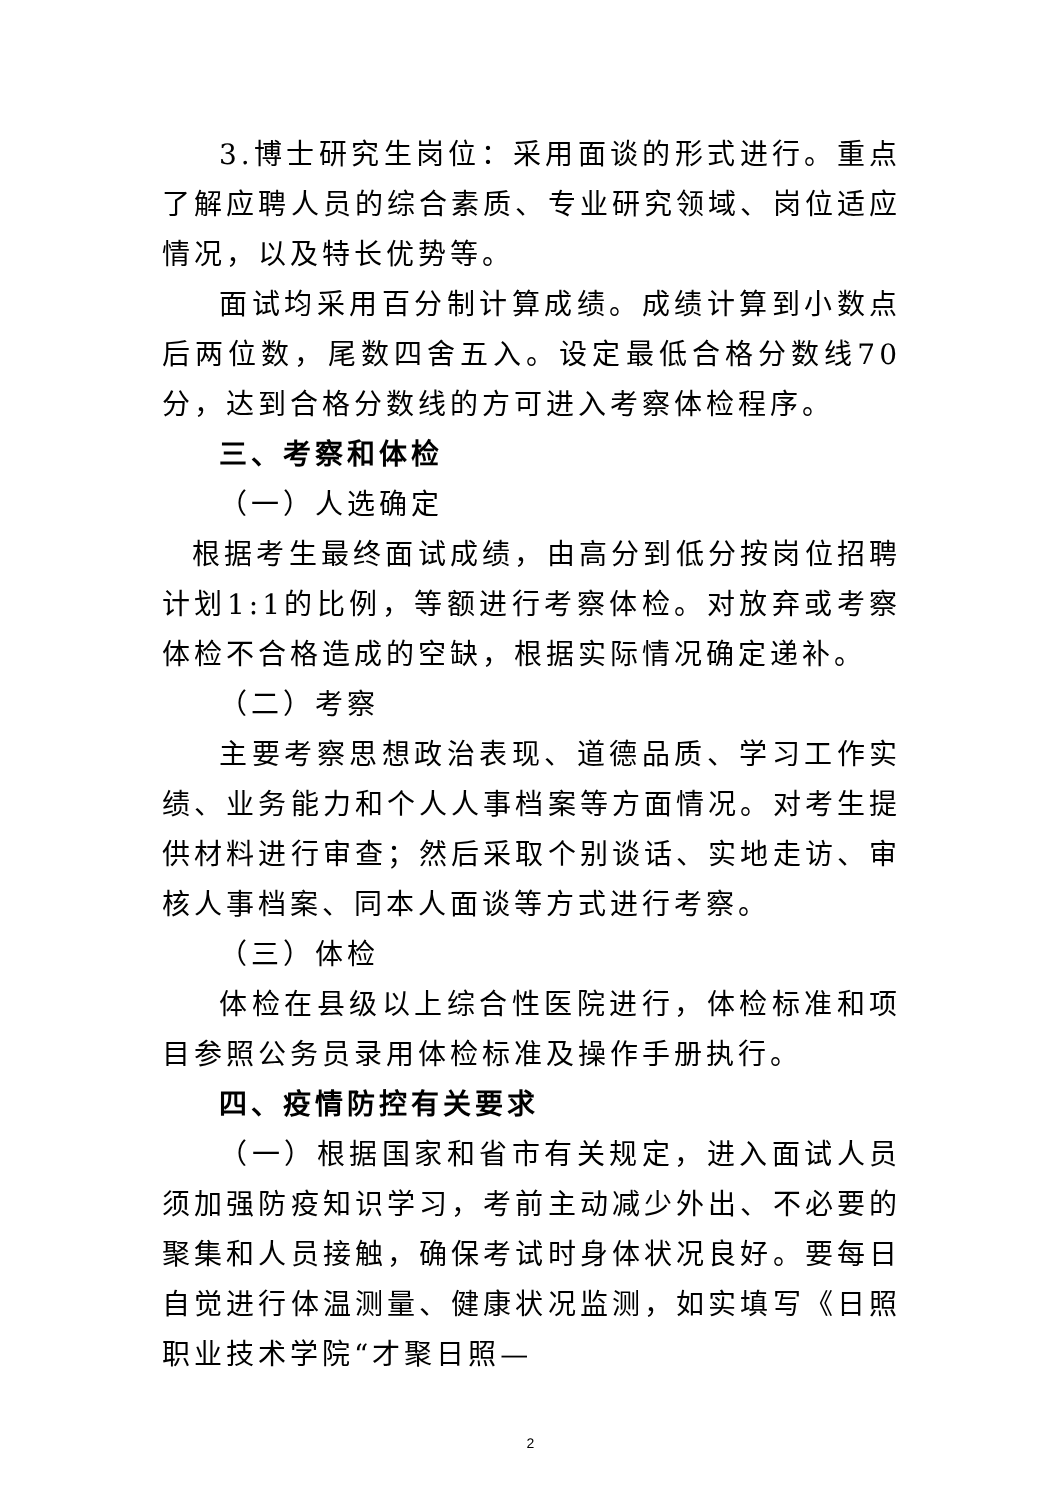3.博士研究生岗位：采用面谈的形式进行。重点了解应聘人员的综合素质、专业研究领域、岗位适应情况，以及特长优势等。
面试均采用百分制计算成绩。成绩计算到小数点后两位数，尾数四舍五入。设定最低合格分数线70分，达到合格分数线的方可进入考察体检程序。
三、考察和体检
（一）人选确定
根据考生最终面试成绩，由高分到低分按岗位招聘计划1:1的比例，等额进行考察体检。对放弃或考察体检不合格造成的空缺，根据实际情况确定递补。
（二）考察
主要考察思想政治表现、道德品质、学习工作实绩、业务能力和个人人事档案等方面情况。对考生提供材料进行审查；然后采取个别谈话、实地走访、审核人事档案、同本人面谈等方式进行考察。
（三）体检
体检在县级以上综合性医院进行，体检标准和项目参照公务员录用体检标准及操作手册执行。
四、疫情防控有关要求
（一）根据国家和省市有关规定，进入面试人员须加强防疫知识学习，考前主动减少外出、不必要的聚集和人员接触，确保考试时身体状况良好。要每日自觉进行体温测量、健康状况监测，如实填写《日照职业技术学院“才聚日照—
2